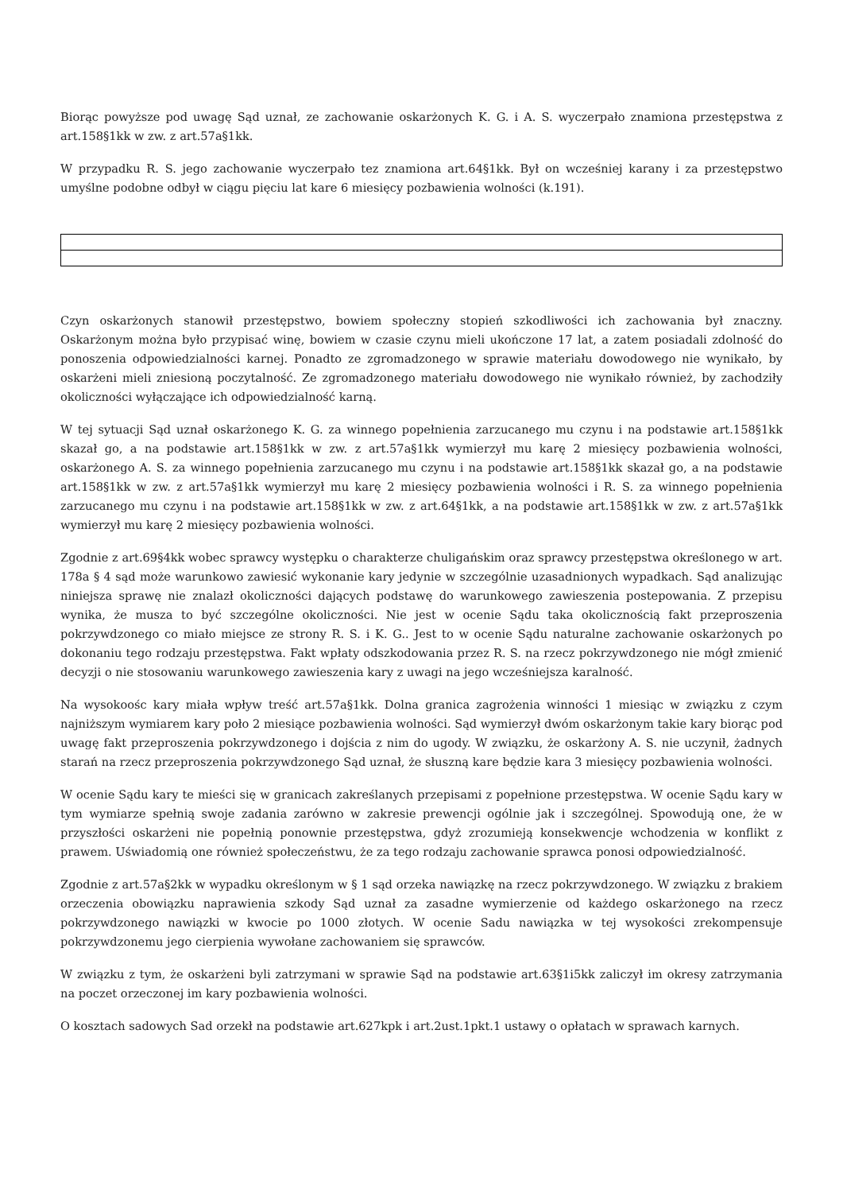Biorąc powyższe pod uwagę Sąd uznał, ze zachowanie oskarżonych K. G. i A. S. wyczerpało znamiona przestępstwa z art.158§1kk w zw. z art.57a§1kk.
W przypadku R. S. jego zachowanie wyczerpało tez znamiona art.64§1kk. Był on wcześniej karany i za przestępstwo umyślne podobne odbył w ciągu pięciu lat kare 6 miesięcy pozbawienia wolności (k.191).
Czyn oskarżonych stanowił przestępstwo, bowiem społeczny stopień szkodliwości ich zachowania był znaczny. Oskarżonym można było przypisać winę, bowiem w czasie czynu mieli ukończone 17 lat, a zatem posiadali zdolność do ponoszenia odpowiedzialności karnej. Ponadto ze zgromadzonego w sprawie materiału dowodowego nie wynikało, by oskarżeni mieli zniesioną poczytalność. Ze zgromadzonego materiału dowodowego nie wynikało również, by zachodziły okoliczności wyłączające ich odpowiedzialność karną.
W tej sytuacji Sąd uznał oskarżonego K. G. za winnego popełnienia zarzucanego mu czynu i na podstawie art.158§1kk skazał go, a na podstawie art.158§1kk w zw. z art.57a§1kk wymierzył mu karę 2 miesięcy pozbawienia wolności, oskarżonego A. S. za winnego popełnienia zarzucanego mu czynu i na podstawie art.158§1kk skazał go, a na podstawie art.158§1kk w zw. z art.57a§1kk wymierzył mu karę 2 miesięcy pozbawienia wolności i R. S. za winnego popełnienia zarzucanego mu czynu i na podstawie art.158§1kk w zw. z art.64§1kk, a na podstawie art.158§1kk w zw. z art.57a§1kk wymierzył mu karę 2 miesięcy pozbawienia wolności.
Zgodnie z art.69§4kk wobec sprawcy występku o charakterze chuligańskim oraz sprawcy przestępstwa określonego w art. 178a § 4 sąd może warunkowo zawiesić wykonanie kary jedynie w szczególnie uzasadnionych wypadkach. Sąd analizując niniejsza sprawę nie znalazł okoliczności dających podstawę do warunkowego zawieszenia postepowania. Z przepisu wynika, że musza to być szczególne okoliczności. Nie jest w ocenie Sądu taka okolicznością fakt przeproszenia pokrzywdzonego co miało miejsce ze strony R. S. i K. G.. Jest to w ocenie Sądu naturalne zachowanie oskarżonych po dokonaniu tego rodzaju przestępstwa. Fakt wpłaty odszkodowania przez R. S. na rzecz pokrzywdzonego nie mógł zmienić decyzji o nie stosowaniu warunkowego zawieszenia kary z uwagi na jego wcześniejsza karalność.
Na wysokoośc kary miała wpływ treść art.57a§1kk. Dolna granica zagrożenia winności 1 miesiąc w związku z czym najniższym wymiarem kary poło 2 miesiące pozbawienia wolności. Sąd wymierzył dwóm oskarżonym takie kary biorąc pod uwagę fakt przeproszenia pokrzywdzonego i dojścia z nim do ugody. W związku, że oskarżony A. S. nie uczynił, żadnych starań na rzecz przeproszenia pokrzywdzonego Sąd uznał, że słuszną kare będzie kara 3 miesięcy pozbawienia wolności.
W ocenie Sądu kary te mieści się w granicach zakreślanych przepisami z popełnione przestępstwa. W ocenie Sądu kary w tym wymiarze spełnią swoje zadania zarówno w zakresie prewencji ogólnie jak i szczególnej. Spowodują one, że w przyszłości oskarżeni nie popełnią ponownie przestępstwa, gdyż zrozumieją konsekwencje wchodzenia w konflikt z prawem. Uświadomią one również społeczeństwu, że za tego rodzaju zachowanie sprawca ponosi odpowiedzialność.
Zgodnie z art.57a§2kk w wypadku określonym w § 1 sąd orzeka nawiązkę na rzecz pokrzywdzonego. W związku z brakiem orzeczenia obowiązku naprawienia szkody Sąd uznał za zasadne wymierzenie od każdego oskarżonego na rzecz pokrzywdzonego nawiązki w kwocie po 1000 złotych. W ocenie Sadu nawiązka w tej wysokości zrekompensuje pokrzywdzonemu jego cierpienia wywołane zachowaniem się sprawców.
W związku z tym, że oskarżeni byli zatrzymani w sprawie Sąd na podstawie art.63§1i5kk zaliczył im okresy zatrzymania na poczet orzeczonej im kary pozbawienia wolności.
O kosztach sadowych Sad orzekł na podstawie art.627kpk i art.2ust.1pkt.1 ustawy o opłatach w sprawach karnych.